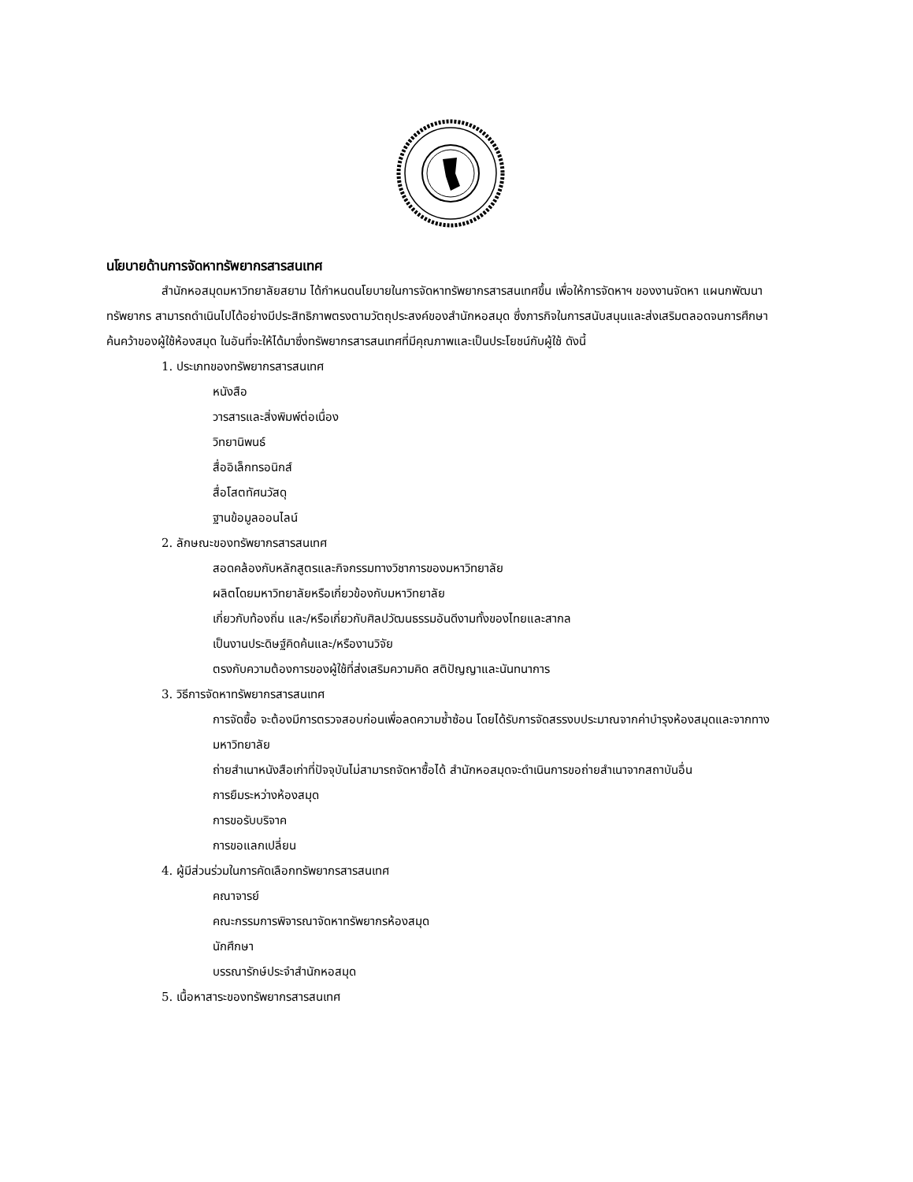นโยบายด้านการจัดหาทรัพยากรสารสนเทศ
สำนักหอสมุดมหาวิทยาลัยสยาม ได้กำหนดนโยบายในการจัดหาทรัพยากรสารสนเทศขึ้น เพื่อให้การจัดหาฯ ของงานจัดหา แผนกพัฒนาทรัพยากร สามารถดำเนินไปได้อย่างมีประสิทธิภาพตรงตามวัตถุประสงค์ของสำนักหอสมุด ซึ่งภารกิจในการสนับสนุนและส่งเสริมตลอดจนการศึกษาค้นคว้าของผู้ใช้ห้องสมุด ในอันที่จะให้ได้มาซึ่งทรัพยากรสารสนเทศที่มีคุณภาพและเป็นประโยชน์กับผู้ใช้ ดังนี้
1. ประเภทของทรัพยากรสารสนเทศ
หนังสือ
วารสารและสิ่งพิมพ์ต่อเนื่อง
วิทยานิพนธ์
สื่ออิเล็กทรอนิกส์
สื่อโสตทัศนวัสดุ
ฐานข้อมูลออนไลน์
2. ลักษณะของทรัพยากรสารสนเทศ
สอดคล้องกับหลักสูตรและกิจกรรมทางวิชาการของมหาวิทยาลัย
ผลิตโดยมหาวิทยาลัยหรือเกี่ยวข้องกับมหาวิทยาลัย
เกี่ยวกับท้องถิ่น และ/หรือเกี่ยวกับศิลปวัฒนธรรมอันดีงามทั้งของไทยและสากล
เป็นงานประดิษฐ์คิดค้นและ/หรืองานวิจัย
ตรงกับความต้องการของผู้ใช้ที่ส่งเสริมความคิด สติปัญญาและนันทนาการ
3. วิธีการจัดหาทรัพยากรสารสนเทศ
การจัดซื้อ จะต้องมีการตรวจสอบก่อนเพื่อลดความซ้ำซ้อน โดยได้รับการจัดสรรงบประมาณจากค่าบำรุงห้องสมุดและจากทางมหาวิทยาลัย
ถ่ายสำเนาหนังสือเก่าที่ปัจจุบันไม่สามารถจัดหาซื้อได้ สำนักหอสมุดจะดำเนินการขอถ่ายสำเนาจากสถาบันอื่น
การยืมระหว่างห้องสมุด
การขอรับบริจาค
การขอแลกเปลี่ยน
4. ผู้มีส่วนร่วมในการคัดเลือกทรัพยากรสารสนเทศ
คณาจารย์
คณะกรรมการพิจารณาจัดหาทรัพยากรห้องสมุด
นักศึกษา
บรรณารักษ์ประจำสำนักหอสมุด
5. เนื้อหาสาระของทรัพยากรสารสนเทศ